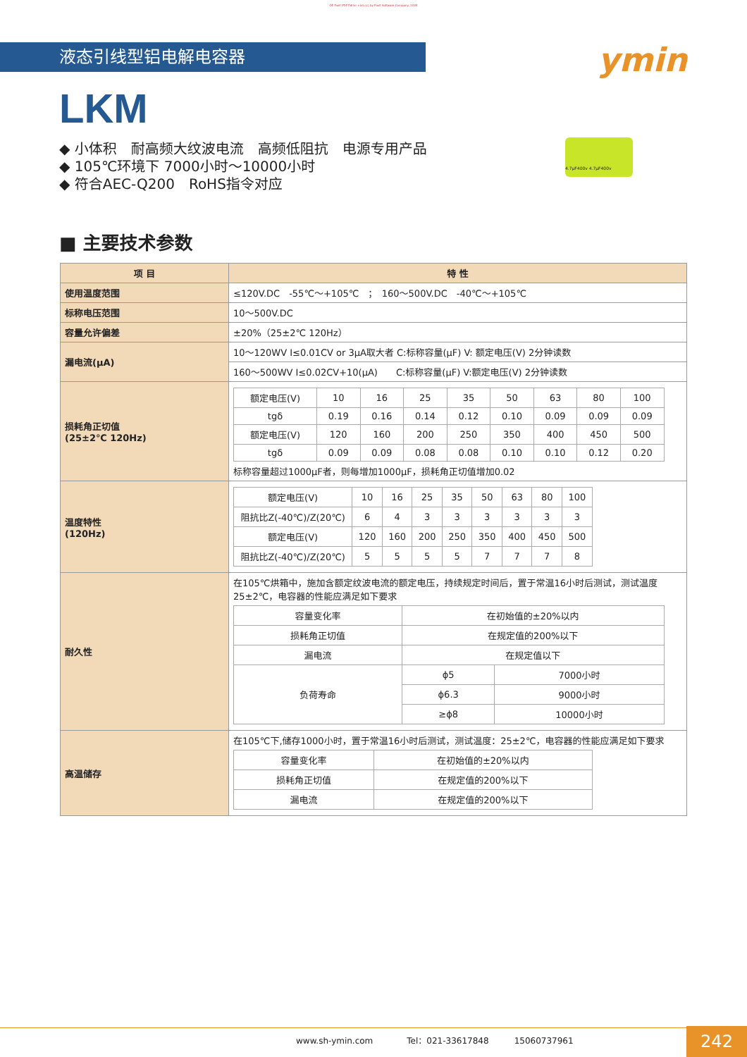ÓÉ Foxit PDF Editor ±à¼­ (c) by Foxit Software Company, 2004
液态引线型铝电解电容器
ymin
LKM
◆ 小体积　耐高频大纹波电流　高频低阻抗　电源专用产品
◆ 105℃环境下 7000小时～10000小时
◆ 符合AEC-Q200　RoHS指令对应
4.7μF400v 4.7μF400v
■ 主要技术参数
| 项 目 | 特 性 |
| --- | --- |
| 使用温度范围 | ≤120V.DC -55℃～+105℃ ； 160～500V.DC -40℃～+105℃ |
| 标称电压范围 | 10～500V.DC |
| 容量允许偏差 | ±20%（25±2℃ 120Hz） |
| 漏电流(μA) | 10～120WV I≤0.01CV or 3μA取大者 C:标称容量(μF) V: 额定电压(V) 2分钟读数 |
| | 160～500WV I≤0.02CV+10(μA) C:标称容量(μF) V:额定电压(V) 2分钟读数 |
| 损耗角正切值 (25±2℃ 120Hz) | / 额定电压(V) / 10 / 16 / 25 / 35 / 50 / 63 / 80 / 100 / / tgδ / 0.19 / 0.16 / 0.14 / 0.12 / 0.10 / 0.09 / 0.09 / 0.09 / / 额定电压(V) / 120 / 160 / 200 / 250 / 350 / 400 / 450 / 500 / / tgδ / 0.09 / 0.09 / 0.08 / 0.08 / 0.10 / 0.10 / 0.12 / 0.20 / 标称容量超过1000μF者，则每增加1000μF，损耗角正切值增加0.02 |
| 温度特性 (120Hz) | / 额定电压(V) / 10 / 16 / 25 / 35 / 50 / 63 / 80 / 100 / / 阻抗比Z(-40℃)/Z(20℃) / 6 / 4 / 3 / 3 / 3 / 3 / 3 / 3 / / 额定电压(V) / 120 / 160 / 200 / 250 / 350 / 400 / 450 / 500 / / 阻抗比Z(-40℃)/Z(20℃) / 5 / 5 / 5 / 5 / 7 / 7 / 7 / 8 / |
| 耐久性 | 在105℃烘箱中，施加含额定纹波电流的额定电压，持续规定时间后，置于常温16小时后测试，测试温度25±2℃，电容器的性能应满足如下要求 / 容量变化率 / 在初始值的±20%以内 / / / 损耗角正切值 / 在规定值的200%以下 / / / 漏电流 / 在规定值以下 / / / 负荷寿命 / ϕ5 / 7000小时 / / / ϕ6.3 / 9000小时 / / / ≥ϕ8 / 10000小时 / |
| 高温储存 | 在105℃下,储存1000小时，置于常温16小时后测试，测试温度：25±2℃，电容器的性能应满足如下要求 / 容量变化率 / 在初始值的±20%以内 / / 损耗角正切值 / 在规定值的200%以下 / / 漏电流 / 在规定值的200%以下 / |
www.sh-ymin.com　　　　Tel：021-33617848　　　15060737961
242